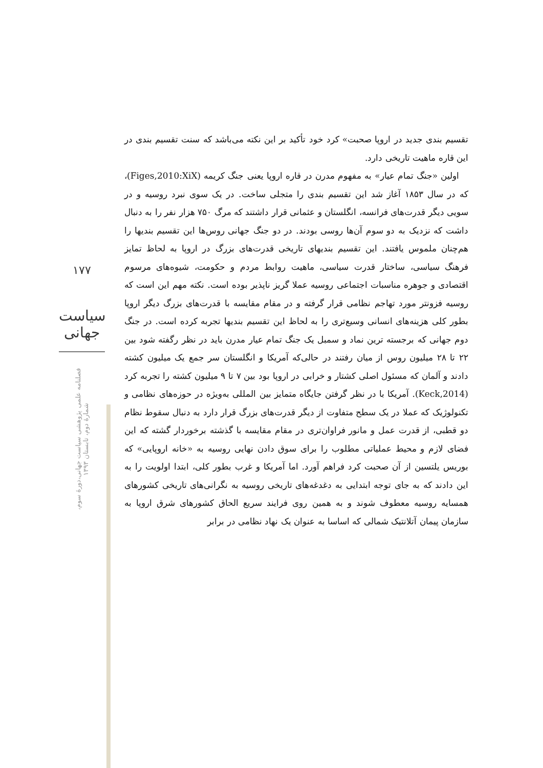۱۷۷
سیاست جهانی
فصلنامه علمی پژوهشی سیاست جهانی،دورۀ سوم، شمارۀ دوم، تابستان ۱۳۹۳
تقسیم بندی جدید در اروپا صحبت» کرد خود تأکید بر این نکته می‌باشد که سنت تقسیم بندی در این قاره ماهیت تاریخی دارد.
اولین «جنگ تمام عیار» به مفهوم مدرن در قاره اروپا یعنی جنگ کریمه (Figes,2010:XiX)، که در سال ۱۸۵۳ آغاز شد این تقسیم بندی را متجلی ساخت. در یک سوی نبرد روسیه و در سویی دیگر قدرت‌های فرانسه، انگلستان و عثمانی قرار داشتند که مرگ ۷۵۰ هزار نفر را به دنبال داشت که نزدیک به دو سوم آن‌ها روسی بودند. در دو جنگ جهانی روس‌ها این تقسیم بندیها را هم‌چنان ملموس یافتند. این تقسیم بندیهای تاریخی قدرت‌های بزرگ در اروپا به لحاظ تمایز فرهنگ سیاسی، ساختار قدرت سیاسی، ماهیت روابط مردم و حکومت، شیوه‌های مرسوم اقتصادی و جوهره مناسبات اجتماعی روسیه عملا گریز ناپذیر بوده است. نکته مهم این است که روسیه فزونتر مورد تهاجم نظامی قرار گرفته و در مقام مقایسه با قدرت‌های بزرگ دیگر اروپا بطور کلی هزینه‌های انسانی وسیع‌تری را به لحاظ این تقسیم بندیها تجربه کرده است. در جنگ دوم جهانی که برجسته ترین نماد و سمبل یک جنگ تمام عیار مدرن باید در نظر رگفته شود بین ۲۲ تا ۲۸ میلیون روس از میان رفتند در حالی‌که آمریکا و انگلستان سر جمع یک میلیون کشته دادند و آلمان که مسئول اصلی کشتار و خرابی در اروپا بود بین ۷ تا ۹ میلیون کشته را تجربه کرد (Keck,2014). آمریکا با در نظر گرفتن جایگاه متمایز بین المللی به‌ویژه در حوزه‌های نظامی و تکنولوژیک که عملا در یک سطح متفاوت از دیگر قدرت‌های بزرگ قرار دارد به دنبال سقوط نظام دو قطبی، از قدرت عمل و مانور فراوان‌تری در مقام مقایسه با گذشته برخوردار گشته که این فضای لازم و محیط عملیاتی مطلوب را برای سوق دادن نهایی روسیه به «خانه اروپایی» که بوریس یلتسین از آن صحبت کرد فراهم آورد. اما آمریکا و غرب بطور کلی، ابتدا اولویت را به این دادند که به جای توجه ابتدایی به دغدغه‌های تاریخی روسیه به نگرانی‌های تاریخی کشورهای همسایه روسیه معطوف شوند و به همین روی فرایند سریع الحاق کشورهای شرق اروپا به سازمان پیمان آتلانتیک شمالی که اساسا به عنوان یک نهاد نظامی در برابر